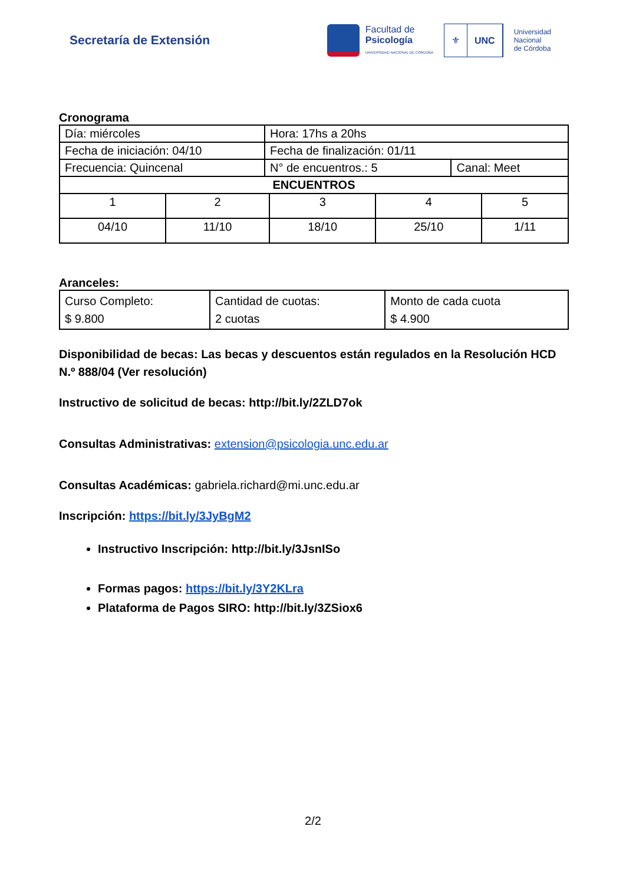Secretaría de Extensión
Facultad de
Psicología
UNIVERSIDAD NACIONAL DE CÓRDOBA
⚜ UNC
Universidad
Nacional
de Córdoba
Cronograma
| Día: miércoles | Hora: 17hs a 20hs | |
| Fecha de iniciación: 04/10 | Fecha de finalización: 01/11 | |
| Frecuencia: Quincenal | N° de encuentros.: 5 | Canal: Meet |
| ENCUENTROS | | |
| 1 | 2 | 3 | 4 | 5 |
| 04/10 | 11/10 | 18/10 | 25/10 | 1/11 |
Aranceles:
| Curso Completo: $ 9.800 | Cantidad de cuotas: 2 cuotas | Monto de cada cuota $ 4.900 |
Disponibilidad de becas: Las becas y descuentos están regulados en la Resolución HCD N.º 888/04 (Ver resolución)
Instructivo de solicitud de becas: http://bit.ly/2ZLD7ok
Consultas Administrativas: extension@psicologia.unc.edu.ar
Consultas Académicas: gabriela.richard@mi.unc.edu.ar
Inscripción: https://bit.ly/3JyBgM2
Instructivo Inscripción: http://bit.ly/3JsnISo
Formas pagos: https://bit.ly/3Y2KLra
Plataforma de Pagos SIRO: http://bit.ly/3ZSiox6
2/2